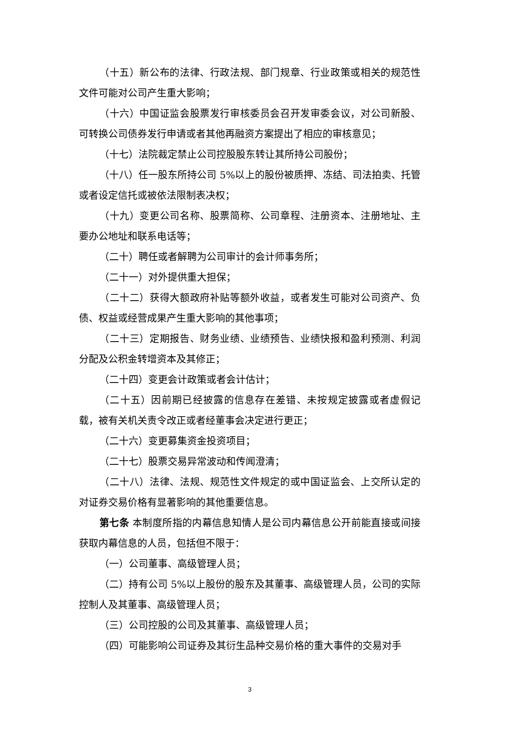（十五）新公布的法律、行政法规、部门规章、行业政策或相关的规范性文件可能对公司产生重大影响；
（十六）中国证监会股票发行审核委员会召开发审委会议，对公司新股、可转换公司债券发行申请或者其他再融资方案提出了相应的审核意见；
（十七）法院裁定禁止公司控股股东转让其所持公司股份；
（十八）任一股东所持公司 5%以上的股份被质押、冻结、司法拍卖、托管或者设定信托或被依法限制表决权；
（十九）变更公司名称、股票简称、公司章程、注册资本、注册地址、主要办公地址和联系电话等；
（二十）聘任或者解聘为公司审计的会计师事务所；
（二十一）对外提供重大担保；
（二十二）获得大额政府补贴等额外收益，或者发生可能对公司资产、负债、权益或经营成果产生重大影响的其他事项；
（二十三）定期报告、财务业绩、业绩预告、业绩快报和盈利预测、利润分配及公积金转增资本及其修正；
（二十四）变更会计政策或者会计估计；
（二十五）因前期已经披露的信息存在差错、未按规定披露或者虚假记载，被有关机关责令改正或者经董事会决定进行更正；
（二十六）变更募集资金投资项目；
（二十七）股票交易异常波动和传闻澄清；
（二十八）法律、法规、规范性文件规定的或中国证监会、上交所认定的对证券交易价格有显著影响的其他重要信息。
第七条 本制度所指的内幕信息知情人是公司内幕信息公开前能直接或间接获取内幕信息的人员，包括但不限于：
（一）公司董事、高级管理人员；
（二）持有公司 5%以上股份的股东及其董事、高级管理人员，公司的实际控制人及其董事、高级管理人员；
（三）公司控股的公司及其董事、高级管理人员；
（四）可能影响公司证券及其衍生品种交易价格的重大事件的交易对手
3